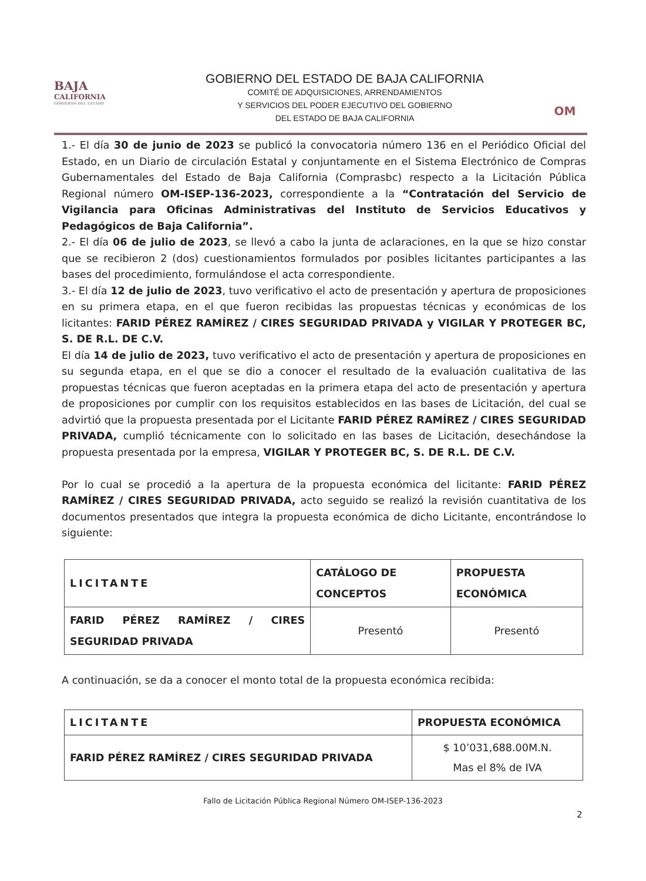BAJA
CALIFORNIA
GOBIERNO DEL ESTADO
GOBIERNO DEL ESTADO DE BAJA CALIFORNIA
COMITÉ DE ADQUISICIONES, ARRENDAMIENTOS
Y SERVICIOS DEL PODER EJECUTIVO DEL GOBIERNO
DEL ESTADO DE BAJA CALIFORNIA
OM
1.- El día 30 de junio de 2023 se publicó la convocatoria número 136 en el Periódico Oficial del Estado, en un Diario de circulación Estatal y conjuntamente en el Sistema Electrónico de Compras Gubernamentales del Estado de Baja California (Comprasbc) respecto a la Licitación Pública Regional número OM-ISEP-136-2023, correspondiente a la “Contratación del Servicio de Vigilancia para Oficinas Administrativas del Instituto de Servicios Educativos y Pedagógicos de Baja California”.
2.- El día 06 de julio de 2023, se llevó a cabo la junta de aclaraciones, en la que se hizo constar que se recibieron 2 (dos) cuestionamientos formulados por posibles licitantes participantes a las bases del procedimiento, formulándose el acta correspondiente.
3.- El día 12 de julio de 2023, tuvo verificativo el acto de presentación y apertura de proposiciones en su primera etapa, en el que fueron recibidas las propuestas técnicas y económicas de los licitantes: FARID PÉREZ RAMÍREZ / CIRES SEGURIDAD PRIVADA y VIGILAR Y PROTEGER BC, S. DE R.L. DE C.V.
El día 14 de julio de 2023, tuvo verificativo el acto de presentación y apertura de proposiciones en su segunda etapa, en el que se dio a conocer el resultado de la evaluación cualitativa de las propuestas técnicas que fueron aceptadas en la primera etapa del acto de presentación y apertura de proposiciones por cumplir con los requisitos establecidos en las bases de Licitación, del cual se advirtió que la propuesta presentada por el Licitante FARID PÉREZ RAMÍREZ / CIRES SEGURIDAD PRIVADA, cumplió técnicamente con lo solicitado en las bases de Licitación, desechándose la propuesta presentada por la empresa, VIGILAR Y PROTEGER BC, S. DE R.L. DE C.V.
Por lo cual se procedió a la apertura de la propuesta económica del licitante: FARID PÉREZ RAMÍREZ / CIRES SEGURIDAD PRIVADA, acto seguido se realizó la revisión cuantitativa de los documentos presentados que integra la propuesta económica de dicho Licitante, encontrándose lo siguiente:
| LICITANTE | CATÁLOGO DE CONCEPTOS | PROPUESTA ECONÓMICA |
| --- | --- | --- |
| FARID PÉREZ RAMÍREZ / CIRES SEGURIDAD PRIVADA | Presentó | Presentó |
A continuación, se da a conocer el monto total de la propuesta económica recibida:
| LICITANTE | PROPUESTA ECONÓMICA |
| --- | --- |
| FARID PÉREZ RAMÍREZ / CIRES SEGURIDAD PRIVADA | $ 10’031,688.00M.N. Mas el 8% de IVA |
Fallo de Licitación Pública Regional Número OM-ISEP-136-2023
2